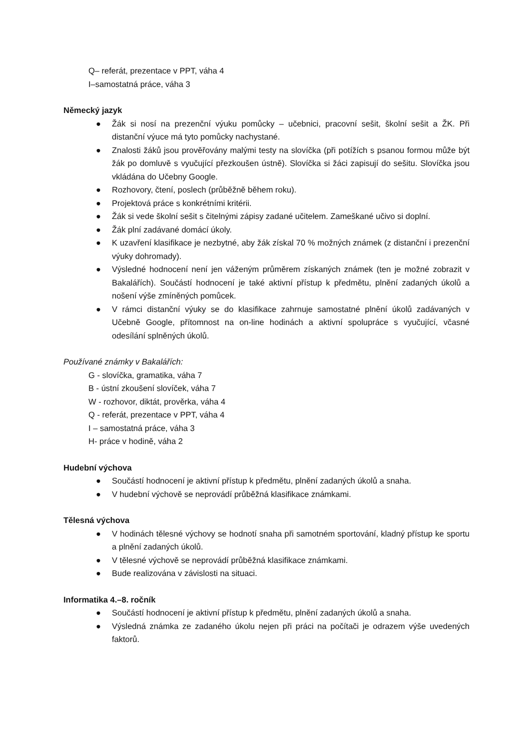Q– referát, prezentace v PPT, váha 4
I–samostatná práce, váha 3
Německý jazyk
● Žák si nosí na prezenční výuku pomůcky – učebnici, pracovní sešit, školní sešit a ŽK. Při distanční výuce má tyto pomůcky nachystané.
● Znalosti žáků jsou prověřovány malými testy na slovíčka (při potížích s psanou formou může být žák po domluvě s vyučující přezkoušen ústně). Slovíčka si žáci zapisují do sešitu. Slovíčka jsou vkládána do Učebny Google.
● Rozhovory, čtení, poslech (průběžně během roku).
● Projektová práce s konkrétními kritérii.
● Žák si vede školní sešit s čitelnými zápisy zadané učitelem. Zameškané učivo si doplní.
● Žák plní zadávané domácí úkoly.
● K uzavření klasifikace je nezbytné, aby žák získal 70 % možných známek (z distanční i prezenční výuky dohromady).
● Výsledné hodnocení není jen váženým průměrem získaných známek (ten je možné zobrazit v Bakalářích). Součástí hodnocení je také aktivní přístup k předmětu, plnění zadaných úkolů a nošení výše zmíněných pomůcek.
● V rámci distanční výuky se do klasifikace zahrnuje samostatné plnění úkolů zadávaných v Učebně Google, přítomnost na on-line hodinách a aktivní spolupráce s vyučující, včasné odesílání splněných úkolů.
Používané známky v Bakalářích:
G - slovíčka, gramatika, váha 7
B - ústní zkoušení slovíček, váha 7
W - rozhovor, diktát, prověrka, váha 4
Q - referát, prezentace v PPT, váha 4
I – samostatná práce, váha 3
H- práce v hodině, váha 2
Hudební výchova
● Součástí hodnocení je aktivní přístup k předmětu, plnění zadaných úkolů a snaha.
● V hudební výchově se neprovádí průběžná klasifikace známkami.
Tělesná výchova
● V hodinách tělesné výchovy se hodnotí snaha při samotném sportování, kladný přístup ke sportu a plnění zadaných úkolů.
● V tělesné výchově se neprovádí průběžná klasifikace známkami.
● Bude realizována v závislosti na situaci.
Informatika 4.–8. ročník
● Součástí hodnocení je aktivní přístup k předmětu, plnění zadaných úkolů a snaha.
● Výsledná známka ze zadaného úkolu nejen při práci na počítači je odrazem výše uvedených faktorů.